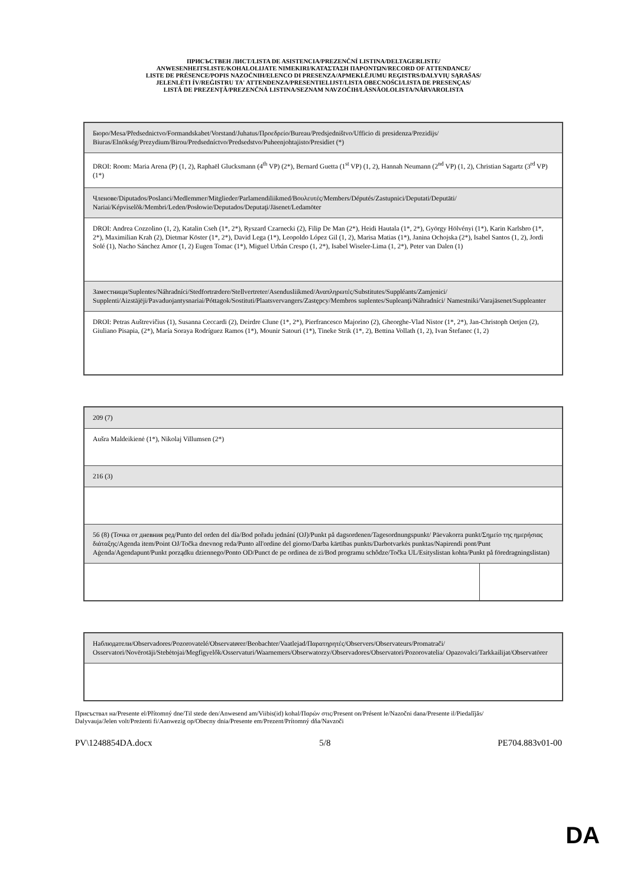ПРИСЪСТВЕН ЛИСТ/LISTA DE ASISTENCIA/PREZENČNÍ LISTINA/DELTAGERLISTE/
ANWESENHEITSLISTE/KOHALOLIJATE NIMEKIRI/ΚΑΤΑΣΤΑΣΗ ΠΑΡΟΝΤΩΝ/RECORD OF ATTENDANCE/
LISTE DE PRÉSENCE/POPIS NAZOČNIH/ELENCO DI PRESENZA/APMEKLĒJUMU REĢISTRS/DALYVIŲ SĄRAŠAS/
JELENLÉTI ÍV/REĠISTRU TA' ATTENDENZA/PRESENTIELIJST/LISTA OBECNOŚCI/LISTA DE PRESENÇAS/
LISTĂ DE PREZENȚĂ/PREZENČNÁ LISTINA/SEZNAM NAVZOČIH/LÄSNÄOLOLISTA/NÄRVAROLISTA
| Бюро/Mesa/Předsednictvo/Formandskabet/Vorstand/Juhatus/Προεδρείο/Bureau/Predsjedništvo/Ufficio di presidenza/Prezidijs/ Biuras/Elnökség/Prezydium/Birou/Predsedníctvo/Predsedstvo/Puheenjohtajisto/Presidiet (*) |
| DROI: Room: Maria Arena (P) (1, 2), Raphaël Glucksmann (4<sup>th</sup> VP) (2*), Bernard Guetta (1<sup>st</sup> VP) (1, 2), Hannah Neumann (2<sup>nd</sup> VP) (1, 2), Christian Sagartz (3<sup>rd</sup> VP) (1*) |
| Членове/Diputados/Poslanci/Medlemmer/Mitglieder/Parlamendiliikmed/Βουλευτές/Members/Députés/Zastupnici/Deputati/Deputāti/ Nariai/Képviselõk/Membri/Leden/Posłowie/Deputados/Deputaţi/Jäsenet/Ledamöter |
| DROI: Andrea Cozzolino (1, 2), Katalin Cseh (1*, 2*), Ryszard Czarnecki (2), Filip De Man (2*), Heidi Hautala (1*, 2*), György Hölvényi (1*), Karin Karlsbro (1*, 2*), Maximilian Krah (2), Dietmar Köster (1*, 2*), David Lega (1*), Leopoldo López Gil (1, 2), Marisa Matias (1*), Janina Ochojska (2*), Isabel Santos (1, 2), Jordi Solé (1), Nacho Sánchez Amor (1, 2) Eugen Tomac (1*), Miguel Urbán Crespo (1, 2*), Isabel Wiseler-Lima (1, 2*), Peter van Dalen (1) |
| Заместници/Suplentes/Náhradníci/Stedfortrædere/Stellvertreter/Asendusliikmed/Αναπληρωτές/Substitutes/Suppléants/Zamjenici/ Supplenti/Aizstājēji/Pavaduojantysnariai/Póttagok/Sostituti/Plaatsvervangers/Zastępcy/Membros suplentes/Supleanţi/Náhradníci/ Namestniki/Varajäsenet/Suppleanter |
| DROI: Petras Auštrevičius (1), Susanna Ceccardi (2), Deirdre Clune (1*, 2*), Pierfrancesco Majorino (2), Gheorghe-Vlad Nistor (1*, 2*), Jan-Christoph Oetjen (2), Giuliano Pisapia, (2*), María Soraya Rodríguez Ramos (1*), Mounir Satouri (1*), Tineke Strik (1*, 2), Bettina Vollath (1, 2), Ivan Štefanec (1, 2) |
| 209 (7) | |
| Aušra Maldeikienė (1*), Nikolaj Villumsen (2*) | |
| 216 (3) | |
| 56 (8) (Точка от дневния ред/Punto del orden del día/Bod pořadu jednání (OJ)/Punkt på dagsordenen/Tagesordnungspunkt/ Päevakorra punkt/Σημείο της ημερήσιας διάταξης/Agenda item/Point OJ/Točka dnevnog reda/Punto all'ordine del giorno/Darba kārtības punkts/Darbotvarkės punktas/Napirendi pont/Punt Aġenda/Agendapunt/Punkt porządku dziennego/Ponto OD/Punct de pe ordinea de zi/Bod programu schôdze/Točka UL/Esityslistan kohta/Punkt på föredragningslistan) | |
| Наблюдатели/Observadores/Pozorovatelé/Observatører/Beobachter/Vaatlejad/Παρατηρητές/Observers/Observateurs/Promatrači/ Osservatori/Novērotāji/Stebėtojai/Megfigyelők/Osservaturi/Waarnemers/Obserwatorzy/Observadores/Observatori/Pozorovatelia/ Opazovalci/Tarkkailijat/Observatörer |
Присъствал на/Presente el/Přítomný dne/Til stede den/Anwesend am/Viibis(id) kohal/Παρών στις/Present on/Présent le/Nazočni dana/Presente il/Piedalījās/ Dalyvauja/Jelen volt/Preżenti fi/Aanwezig op/Obecny dnia/Presente em/Prezent/Prítomný dňa/Navzoči
PV\1248854DA.docx 5/8 PE704.883v01-00
DA